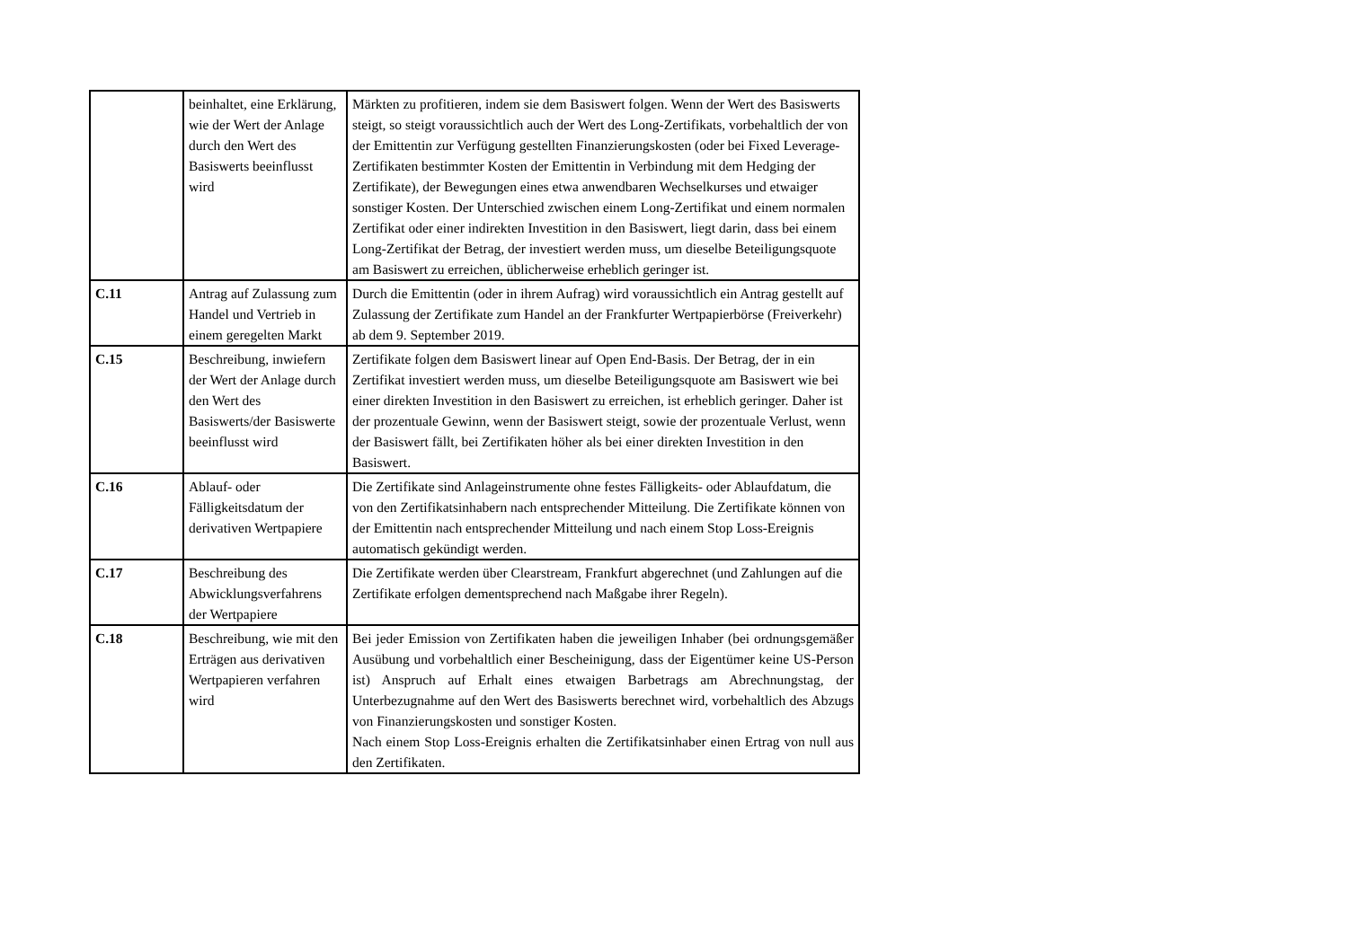| | beinhaltet, eine Erklärung, wie der Wert der Anlage durch den Wert des Basiswerts beeinflusst wird | Märkten zu profitieren, indem sie dem Basiswert folgen. Wenn der Wert des Basiswerts steigt, so steigt voraussichtlich auch der Wert des Long-Zertifikats, vorbehaltlich der von der Emittentin zur Verfügung gestellten Finanzierungskosten (oder bei Fixed Leverage-Zertifikaten bestimmter Kosten der Emittentin in Verbindung mit dem Hedging der Zertifikate), der Bewegungen eines etwa anwendbaren Wechselkurses und etwaiger sonstiger Kosten. Der Unterschied zwischen einem Long-Zertifikat und einem normalen Zertifikat oder einer indirekten Investition in den Basiswert, liegt darin, dass bei einem Long-Zertifikat der Betrag, der investiert werden muss, um dieselbe Beteiligungsquote am Basiswert zu erreichen, üblicherweise erheblich geringer ist. |
| C.11 | Antrag auf Zulassung zum Handel und Vertrieb in einem geregelten Markt | Durch die Emittentin (oder in ihrem Aufrag) wird voraussichtlich ein Antrag gestellt auf Zulassung der Zertifikate zum Handel an der Frankfurter Wertpapierbörse (Freiverkehr) ab dem 9. September 2019. |
| C.15 | Beschreibung, inwiefern der Wert der Anlage durch den Wert des Basiswerts/der Basiswerte beeinflusst wird | Zertifikate folgen dem Basiswert linear auf Open End-Basis. Der Betrag, der in ein Zertifikat investiert werden muss, um dieselbe Beteiligungsquote am Basiswert wie bei einer direkten Investition in den Basiswert zu erreichen, ist erheblich geringer. Daher ist der prozentuale Gewinn, wenn der Basiswert steigt, sowie der prozentuale Verlust, wenn der Basiswert fällt, bei Zertifikaten höher als bei einer direkten Investition in den Basiswert. |
| C.16 | Ablauf- oder Fälligkeitsdatum der derivativen Wertpapiere | Die Zertifikate sind Anlageinstrumente ohne festes Fälligkeits- oder Ablaufdatum, die von den Zertifikatsinhabern nach entsprechender Mitteilung. Die Zertifikate können von der Emittentin nach entsprechender Mitteilung und nach einem Stop Loss-Ereignis automatisch gekündigt werden. |
| C.17 | Beschreibung des Abwicklungsverfahrens der Wertpapiere | Die Zertifikate werden über Clearstream, Frankfurt abgerechnet (und Zahlungen auf die Zertifikate erfolgen dementsprechend nach Maßgabe ihrer Regeln). |
| C.18 | Beschreibung, wie mit den Erträgen aus derivativen Wertpapieren verfahren wird | Bei jeder Emission von Zertifikaten haben die jeweiligen Inhaber (bei ordnungsgemäßer Ausübung und vorbehaltlich einer Bescheinigung, dass der Eigentümer keine US-Person ist) Anspruch auf Erhalt eines etwaigen Barbetrags am Abrechnungstag, der Unterbezugnahme auf den Wert des Basiswerts berechnet wird, vorbehaltlich des Abzugs von Finanzierungskosten und sonstiger Kosten. Nach einem Stop Loss-Ereignis erhalten die Zertifikatsinhaber einen Ertrag von null aus den Zertifikaten. |